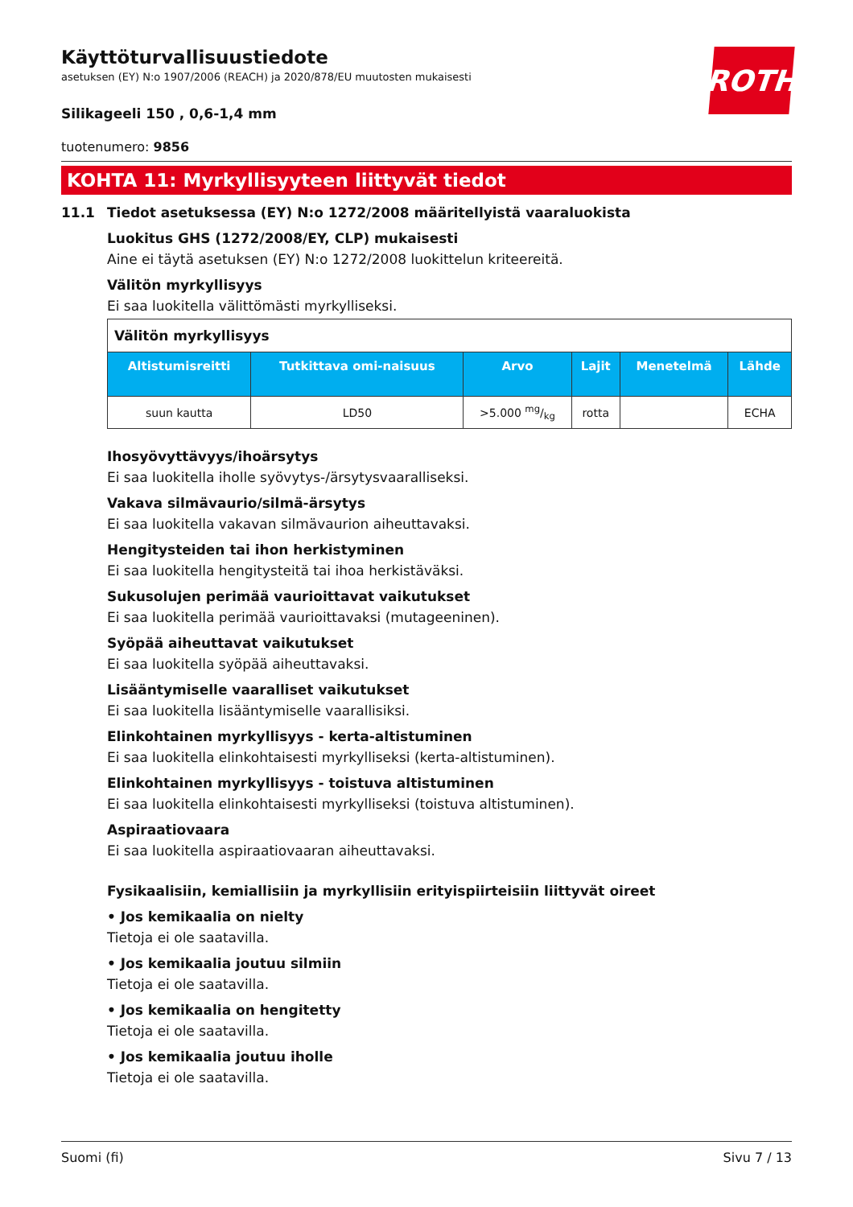ROTH
Käyttöturvallisuustiedote
asetuksen (EY) N:o 1907/2006 (REACH) ja 2020/878/EU muutosten mukaisesti
Silikageeli 150 , 0,6-1,4 mm
tuotenumero: 9856
KOHTA 11: Myrkyllisyyteen liittyvät tiedot
11.1 Tiedot asetuksessa (EY) N:o 1272/2008 määritellyistä vaaraluokista
Luokitus GHS (1272/2008/EY, CLP) mukaisesti
Aine ei täytä asetuksen (EY) N:o 1272/2008 luokittelun kriteereitä.
Välitön myrkyllisyys
Ei saa luokitella välittömästi myrkylliseksi.
| Välitön myrkyllisyys | | | | | |
| Altistumisreitti | Tutkittava omi-naisuus | Arvo | Lajit | Menetelmä | Lähde |
| suun kautta | LD50 | >5.000 mg/kg | rotta | | ECHA |
Ihosyövyttävyys/ihoärsytys
Ei saa luokitella iholle syövytys-/ärsytysvaaralliseksi.
Vakava silmävaurio/silmä-ärsytys
Ei saa luokitella vakavan silmävaurion aiheuttavaksi.
Hengitysteiden tai ihon herkistyminen
Ei saa luokitella hengitysteitä tai ihoa herkistäväksi.
Sukusolujen perimää vaurioittavat vaikutukset
Ei saa luokitella perimää vaurioittavaksi (mutageeninen).
Syöpää aiheuttavat vaikutukset
Ei saa luokitella syöpää aiheuttavaksi.
Lisääntymiselle vaaralliset vaikutukset
Ei saa luokitella lisääntymiselle vaarallisiksi.
Elinkohtainen myrkyllisyys - kerta-altistuminen
Ei saa luokitella elinkohtaisesti myrkylliseksi (kerta-altistuminen).
Elinkohtainen myrkyllisyys - toistuva altistuminen
Ei saa luokitella elinkohtaisesti myrkylliseksi (toistuva altistuminen).
Aspiraatiovaara
Ei saa luokitella aspiraatiovaaran aiheuttavaksi.
Fysikaalisiin, kemiallisiin ja myrkyllisiin erityispiirteisiin liittyvät oireet
• Jos kemikaalia on nielty
Tietoja ei ole saatavilla.
• Jos kemikaalia joutuu silmiin
Tietoja ei ole saatavilla.
• Jos kemikaalia on hengitetty
Tietoja ei ole saatavilla.
• Jos kemikaalia joutuu iholle
Tietoja ei ole saatavilla.
Suomi (fi) Sivu 7 / 13